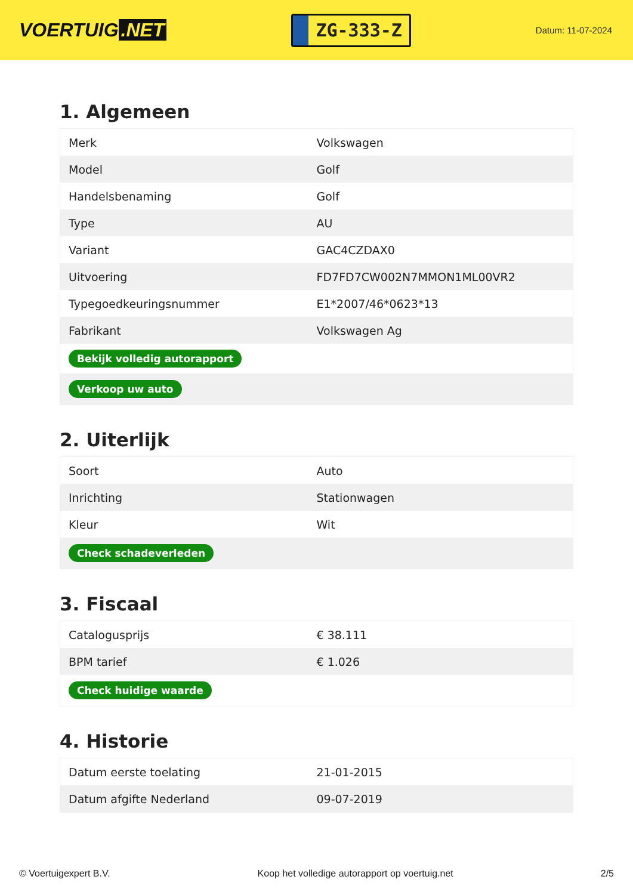VOERTUIG.NET
ZG-333-Z
Datum: 11-07-2024
1. Algemeen
| Merk | Volkswagen |
| Model | Golf |
| Handelsbenaming | Golf |
| Type | AU |
| Variant | GAC4CZDAX0 |
| Uitvoering | FD7FD7CW002N7MMON1ML00VR2 |
| Typegoedkeuringsnummer | E1*2007/46*0623*13 |
| Fabrikant | Volkswagen Ag |
| Bekijk volledig autorapport | |
| Verkoop uw auto | |
2. Uiterlijk
| Soort | Auto |
| Inrichting | Stationwagen |
| Kleur | Wit |
| Check schadeverleden | |
3. Fiscaal
| Catalogusprijs | € 38.111 |
| BPM tarief | € 1.026 |
| Check huidige waarde | |
4. Historie
| Datum eerste toelating | 21-01-2015 |
| Datum afgifte Nederland | 09-07-2019 |
© Voertuigexpert B.V. Koop het volledige autorapport op voertuig.net 2/5